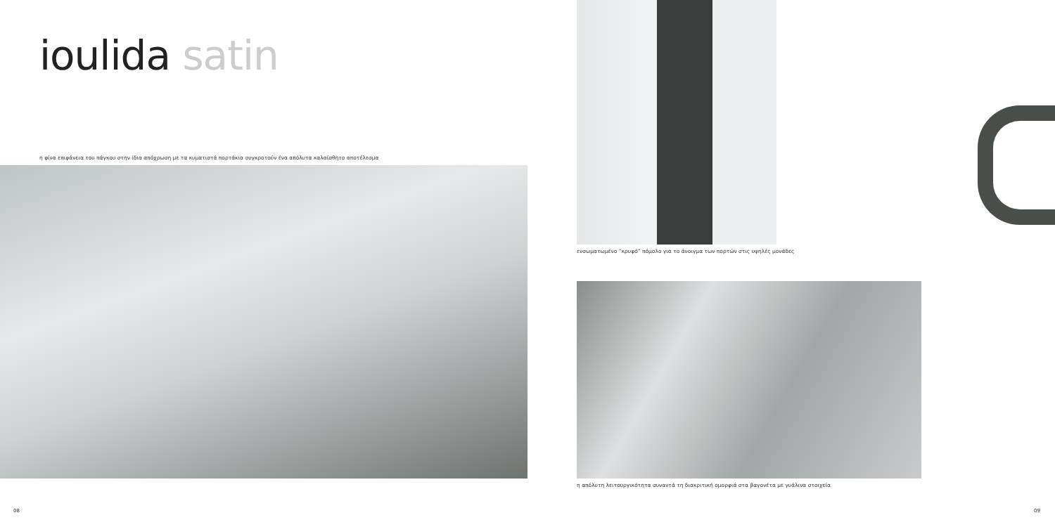ioulida satin
η φίνα επιφάνεια του πάγκου στην ίδια απόχρωση με τα κυματιστά πορτάκια συγκροτούν ένα απόλυτα καλαίσθητο αποτέλεσμα
08
ενσωματωμένο “κρυφό” πόμολο για το άνοιγμα των πορτών στις υψηλές μονάδες
η απόλυτη λειτουργικότητα συναντά τη διακριτική ομορφιά στα βαγονέτα με γυάλινα στοιχεία
09